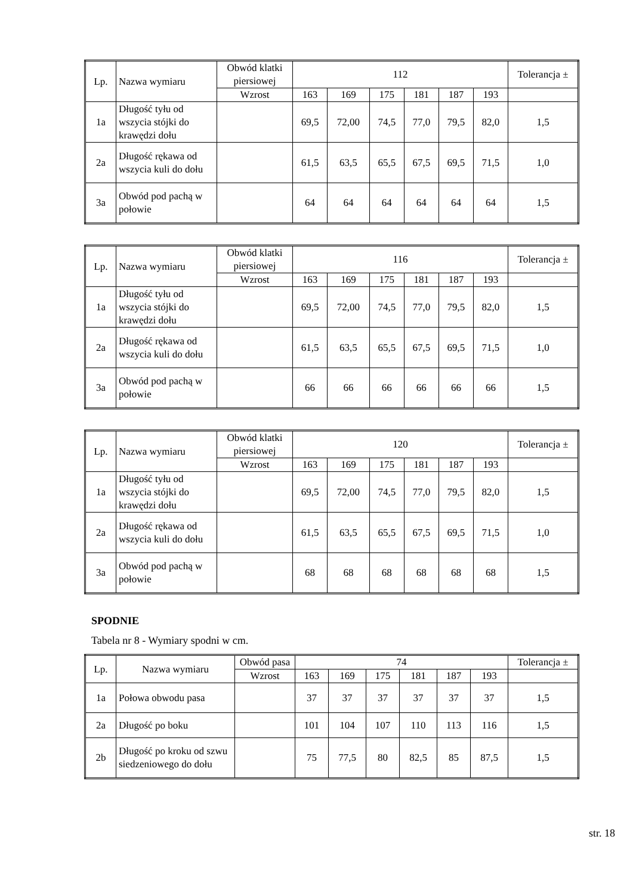| Lp. | Nazwa wymiaru | Obwód klatki piersiowej | 112 | | | | | | Tolerancja ± |
| --- | --- | --- | --- | --- | --- | --- | --- | --- | --- |
| | | Wzrost | 163 | 169 | 175 | 181 | 187 | 193 | |
| 1a | Długość tyłu od wszycia stójki do krawędzi dołu | | 69,5 | 72,00 | 74,5 | 77,0 | 79,5 | 82,0 | 1,5 |
| 2a | Długość rękawa od wszycia kuli do dołu | | 61,5 | 63,5 | 65,5 | 67,5 | 69,5 | 71,5 | 1,0 |
| 3a | Obwód pod pachą w połowie | | 64 | 64 | 64 | 64 | 64 | 64 | 1,5 |
| Lp. | Nazwa wymiaru | Obwód klatki piersiowej | 116 | | | | | | Tolerancja ± |
| --- | --- | --- | --- | --- | --- | --- | --- | --- | --- |
| | | Wzrost | 163 | 169 | 175 | 181 | 187 | 193 | |
| 1a | Długość tyłu od wszycia stójki do krawędzi dołu | | 69,5 | 72,00 | 74,5 | 77,0 | 79,5 | 82,0 | 1,5 |
| 2a | Długość rękawa od wszycia kuli do dołu | | 61,5 | 63,5 | 65,5 | 67,5 | 69,5 | 71,5 | 1,0 |
| 3a | Obwód pod pachą w połowie | | 66 | 66 | 66 | 66 | 66 | 66 | 1,5 |
| Lp. | Nazwa wymiaru | Obwód klatki piersiowej | 120 | | | | | | Tolerancja ± |
| --- | --- | --- | --- | --- | --- | --- | --- | --- | --- |
| | | Wzrost | 163 | 169 | 175 | 181 | 187 | 193 | |
| 1a | Długość tyłu od wszycia stójki do krawędzi dołu | | 69,5 | 72,00 | 74,5 | 77,0 | 79,5 | 82,0 | 1,5 |
| 2a | Długość rękawa od wszycia kuli do dołu | | 61,5 | 63,5 | 65,5 | 67,5 | 69,5 | 71,5 | 1,0 |
| 3a | Obwód pod pachą w połowie | | 68 | 68 | 68 | 68 | 68 | 68 | 1,5 |
SPODNIE
Tabela nr 8 - Wymiary spodni w cm.
| Lp. | Nazwa wymiaru | Obwód pasa | 74 | | | | | | Tolerancja ± |
| --- | --- | --- | --- | --- | --- | --- | --- | --- | --- |
| | | Wzrost | 163 | 169 | 175 | 181 | 187 | 193 | |
| 1a | Połowa obwodu pasa | | 37 | 37 | 37 | 37 | 37 | 37 | 1,5 |
| 2a | Długość po boku | | 101 | 104 | 107 | 110 | 113 | 116 | 1,5 |
| 2b | Długość po kroku od szwu siedzeniowego do dołu | | 75 | 77,5 | 80 | 82,5 | 85 | 87,5 | 1,5 |
str. 18